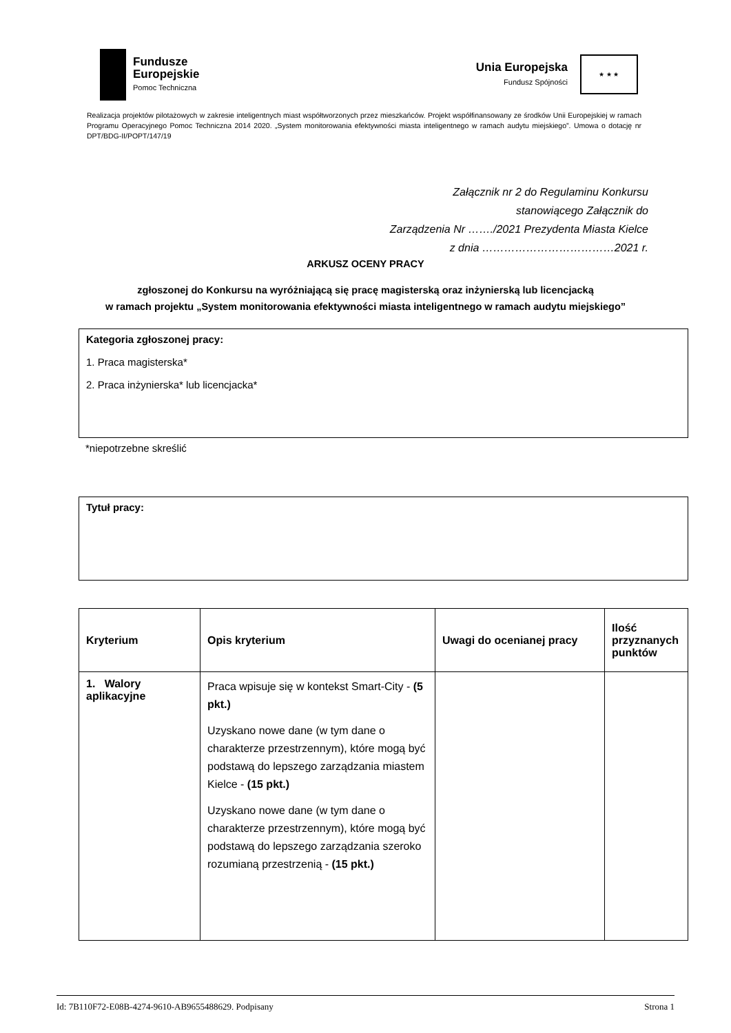Fundusze
Europejskie
Pomoc Techniczna
Unia Europejska
Fundusz Spójności
★ ★ ★
Realizacja projektów pilotażowych w zakresie inteligentnych miast współtworzonych przez mieszkańców. Projekt współfinansowany ze środków Unii Europejskiej w ramach Programu Operacyjnego Pomoc Techniczna 2014 2020. „System monitorowania efektywności miasta inteligentnego w ramach audytu miejskiego”. Umowa o dotację nr DPT/BDG-II/POPT/147/19
Załącznik nr 2 do Regulaminu Konkursu
stanowiącego Załącznik do
Zarządzenia Nr ……./2021 Prezydenta Miasta Kielce
z dnia ………………………………2021 r.
ARKUSZ OCENY PRACY
zgłoszonej do Konkursu na wyróżniającą się pracę magisterską oraz inżynierską lub licencjacką
w ramach projektu „System monitorowania efektywności miasta inteligentnego w ramach audytu miejskiego”
Kategoria zgłoszonej pracy:
1. Praca magisterska*
2. Praca inżynierska* lub licencjacka*
*niepotrzebne skreślić
Tytuł pracy:
| Kryterium | Opis kryterium | Uwagi do ocenianej pracy | Ilość przyznanych punktów |
| --- | --- | --- | --- |
| 1. Walory aplikacyjne | Praca wpisuje się w kontekst Smart-City - (5 pkt.) Uzyskano nowe dane (w tym dane o charakterze przestrzennym), które mogą być podstawą do lepszego zarządzania miastem Kielce - (15 pkt.) Uzyskano nowe dane (w tym dane o charakterze przestrzennym), które mogą być podstawą do lepszego zarządzania szeroko rozumianą przestrzenią - (15 pkt.) | | |
Id: 7B110F72-E08B-4274-9610-AB9655488629. Podpisany Strona 1